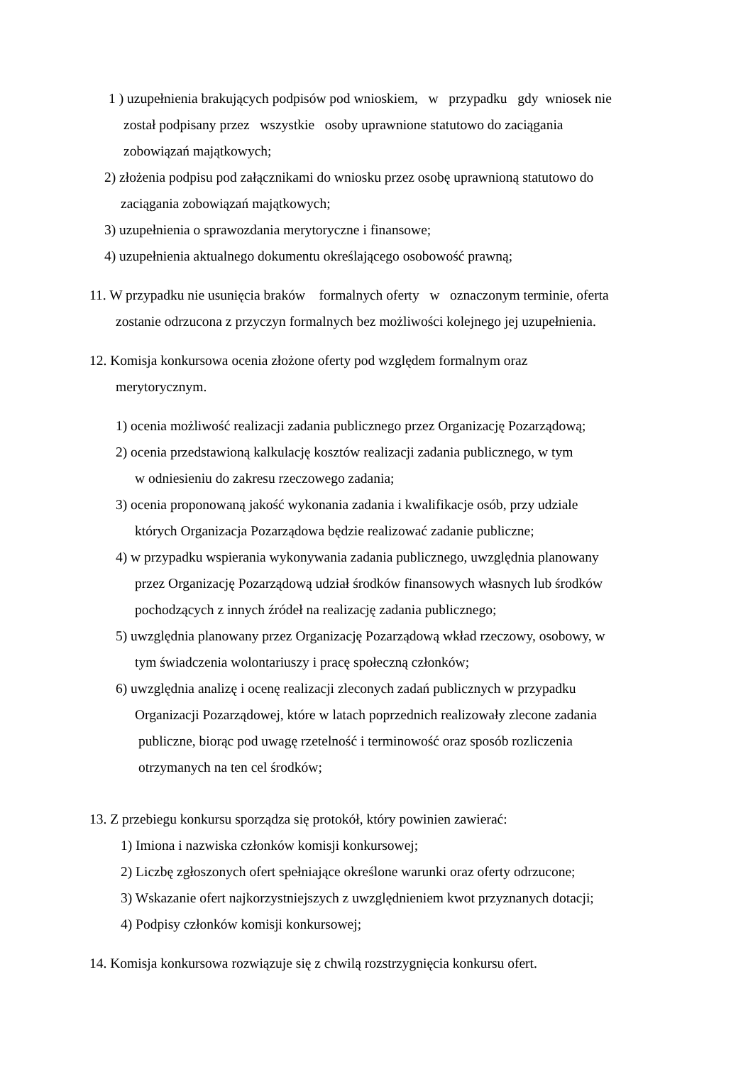1 ) uzupełnienia brakujących podpisów pod wnioskiem, w przypadku gdy wniosek nie
został podpisany przez wszystkie osoby uprawnione statutowo do zaciągania
zobowiązań majątkowych;
2) złożenia podpisu pod załącznikami do wniosku przez osobę uprawnioną statutowo do
zaciągania zobowiązań majątkowych;
3) uzupełnienia o sprawozdania merytoryczne i finansowe;
4) uzupełnienia aktualnego dokumentu określającego osobowość prawną;
11. W przypadku nie usunięcia braków formalnych oferty w oznaczonym terminie, oferta
zostanie odrzucona z przyczyn formalnych bez możliwości kolejnego jej uzupełnienia.
12. Komisja konkursowa ocenia złożone oferty pod względem formalnym oraz
merytorycznym.
1) ocenia możliwość realizacji zadania publicznego przez Organizację Pozarządową;
2) ocenia przedstawioną kalkulację kosztów realizacji zadania publicznego, w tym
w odniesieniu do zakresu rzeczowego zadania;
3) ocenia proponowaną jakość wykonania zadania i kwalifikacje osób, przy udziale
których Organizacja Pozarządowa będzie realizować zadanie publiczne;
4) w przypadku wspierania wykonywania zadania publicznego, uwzględnia planowany
przez Organizację Pozarządową udział środków finansowych własnych lub środków
pochodzących z innych źródeł na realizację zadania publicznego;
5) uwzględnia planowany przez Organizację Pozarządową wkład rzeczowy, osobowy, w
tym świadczenia wolontariuszy i pracę społeczną członków;
6) uwzględnia analizę i ocenę realizacji zleconych zadań publicznych w przypadku
Organizacji Pozarządowej, które w latach poprzednich realizowały zlecone zadania
publiczne, biorąc pod uwagę rzetelność i terminowość oraz sposób rozliczenia
otrzymanych na ten cel środków;
13. Z przebiegu konkursu sporządza się protokół, który powinien zawierać:
1) Imiona i nazwiska członków komisji konkursowej;
2) Liczbę zgłoszonych ofert spełniające określone warunki oraz oferty odrzucone;
3) Wskazanie ofert najkorzystniejszych z uwzględnieniem kwot przyznanych dotacji;
4) Podpisy członków komisji konkursowej;
14. Komisja konkursowa rozwiązuje się z chwilą rozstrzygnięcia konkursu ofert.